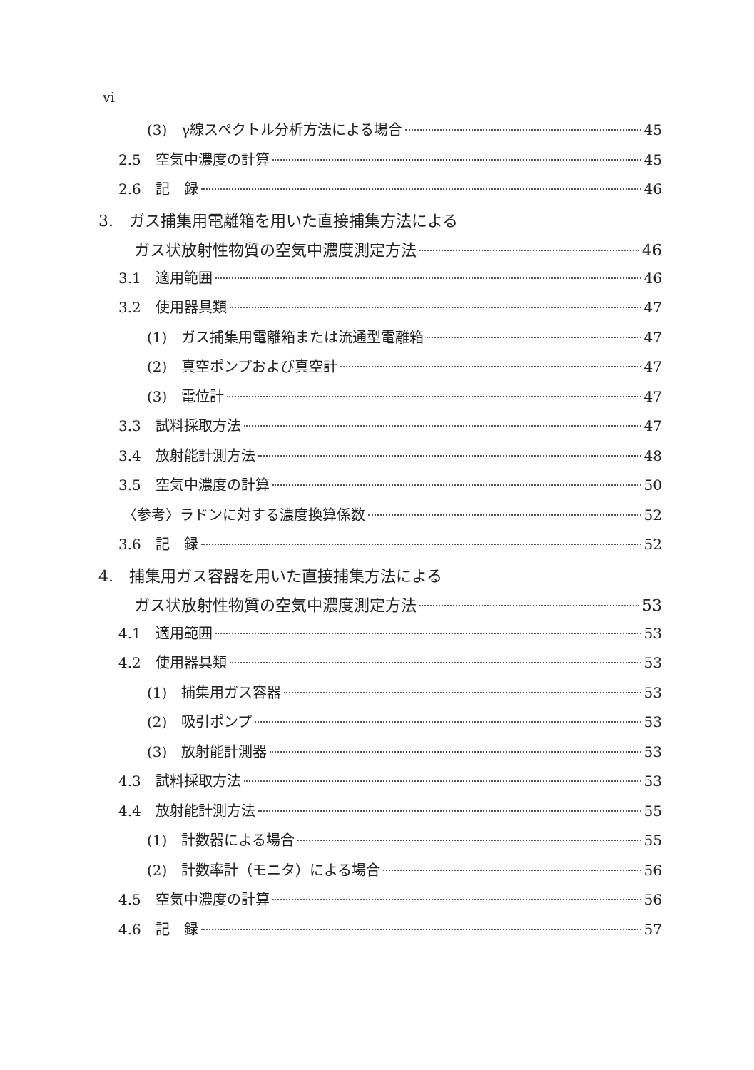vi
(3)　γ線スペクトル分析方法による場合 45
2.5　空気中濃度の計算 45
2.6　記　録 46
3.　ガス捕集用電離箱を用いた直接捕集方法による
ガス状放射性物質の空気中濃度測定方法 46
3.1　適用範囲 46
3.2　使用器具類 47
(1)　ガス捕集用電離箱または流通型電離箱 47
(2)　真空ポンプおよび真空計 47
(3)　電位計 47
3.3　試料採取方法 47
3.4　放射能計測方法 48
3.5　空気中濃度の計算 50
〈参考〉ラドンに対する濃度換算係数 52
3.6　記　録 52
4.　捕集用ガス容器を用いた直接捕集方法による
ガス状放射性物質の空気中濃度測定方法 53
4.1　適用範囲 53
4.2　使用器具類 53
(1)　捕集用ガス容器 53
(2)　吸引ポンプ 53
(3)　放射能計測器 53
4.3　試料採取方法 53
4.4　放射能計測方法 55
(1)　計数器による場合 55
(2)　計数率計（モニタ）による場合 56
4.5　空気中濃度の計算 56
4.6　記　録 57